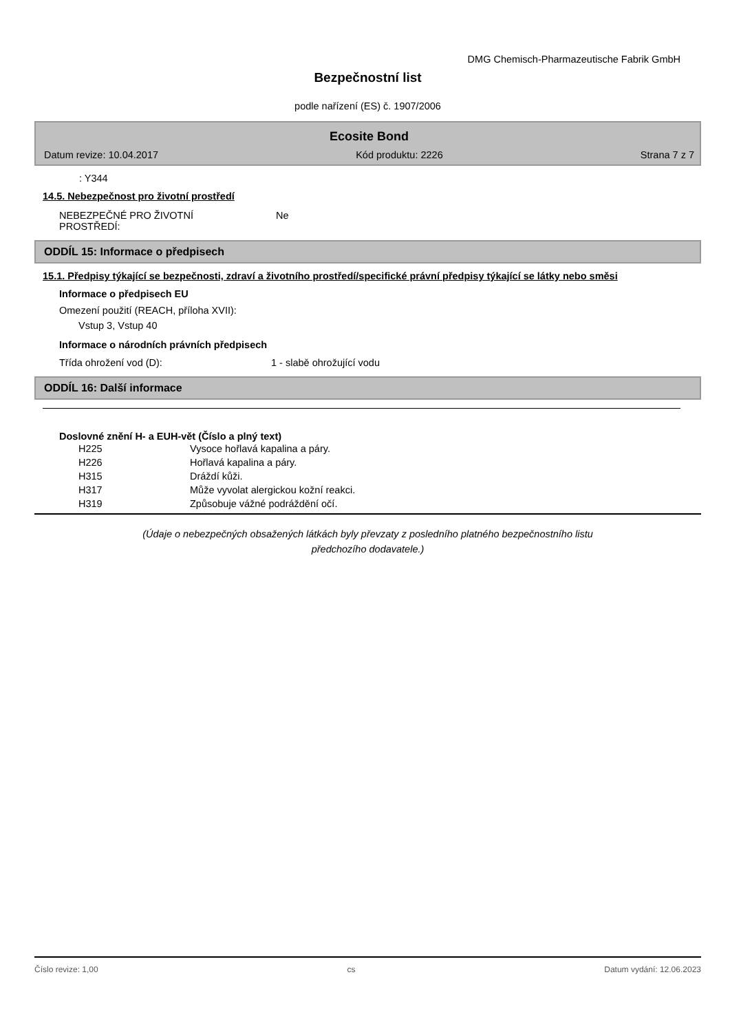DMG Chemisch-Pharmazeutische Fabrik GmbH
Bezpečnostní list
podle nařízení (ES) č. 1907/2006
Ecosite Bond
Datum revize: 10.04.2017 Kód produktu: 2226 Strana 7 z 7
: Y344
14.5. Nebezpečnost pro životní prostředí
| NEBEZPEČNÉ PRO ŽIVOTNÍ PROSTŘEDÍ: | Ne |
ODDÍL 15: Informace o předpisech
15.1. Předpisy týkající se bezpečnosti, zdraví a životního prostředí/specifické právní předpisy týkající se látky nebo směsi
Informace o předpisech EU
Omezení použití (REACH, příloha XVII):
Vstup 3, Vstup 40
Informace o národních právních předpisech
| Třída ohrožení vod (D): | 1 - slabě ohrožující vodu |
ODDÍL 16: Další informace
Doslovné znění H- a EUH-vět (Číslo a plný text)
| H225 | Vysoce hořlavá kapalina a páry. |
| H226 | Hořlavá kapalina a páry. |
| H315 | Dráždí kůži. |
| H317 | Může vyvolat alergickou kožní reakci. |
| H319 | Způsobuje vážné podráždění očí. |
(Údaje o nebezpečných obsažených látkách byly převzaty z posledního platného bezpečnostního listu
předchozího dodavatele.)
Číslo revize: 1,00 cs Datum vydání: 12.06.2023